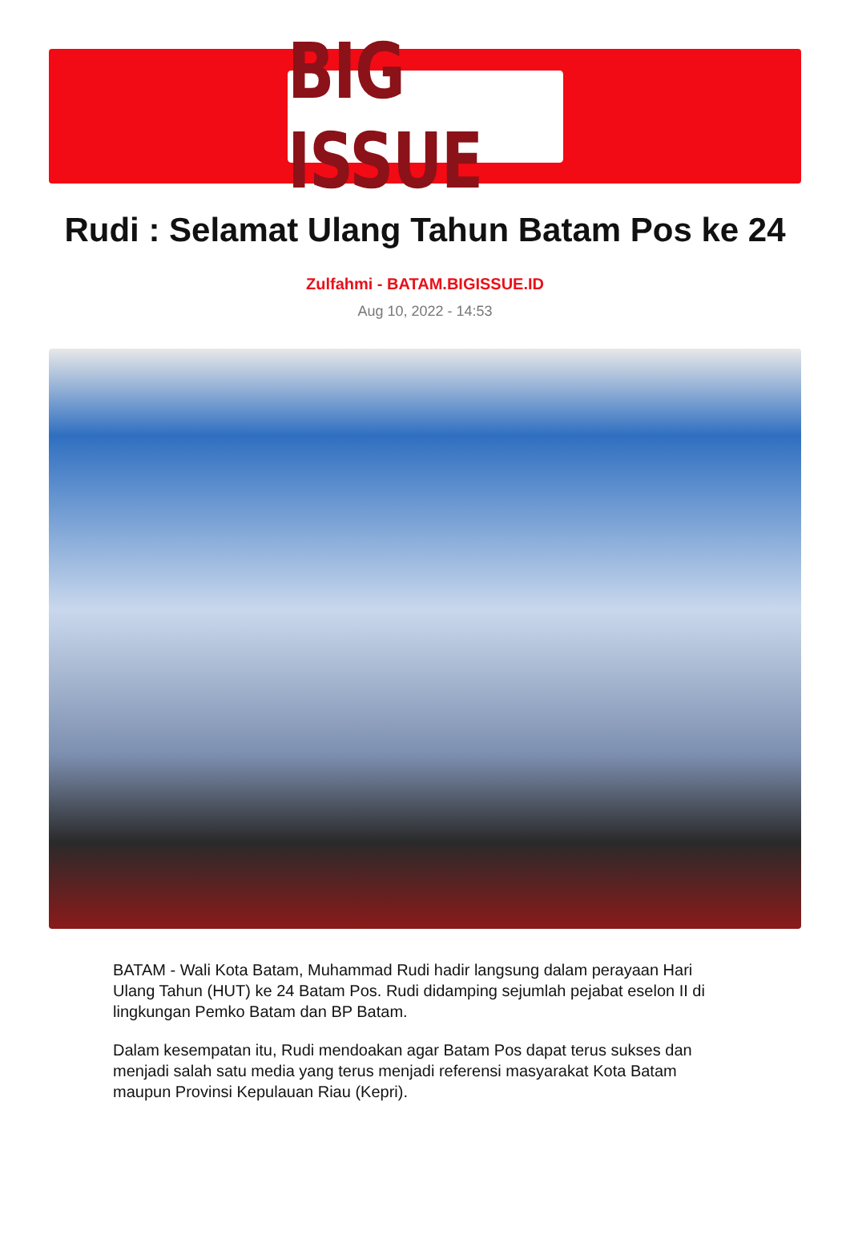BIG ISSUE
Rudi : Selamat Ulang Tahun Batam Pos ke 24
Zulfahmi - BATAM.BIGISSUE.ID
Aug 10, 2022 - 14:53
BATAM - Wali Kota Batam, Muhammad Rudi hadir langsung dalam perayaan Hari Ulang Tahun (HUT) ke 24 Batam Pos. Rudi didamping sejumlah pejabat eselon II di lingkungan Pemko Batam dan BP Batam.
Dalam kesempatan itu, Rudi mendoakan agar Batam Pos dapat terus sukses dan menjadi salah satu media yang terus menjadi referensi masyarakat Kota Batam maupun Provinsi Kepulauan Riau (Kepri).